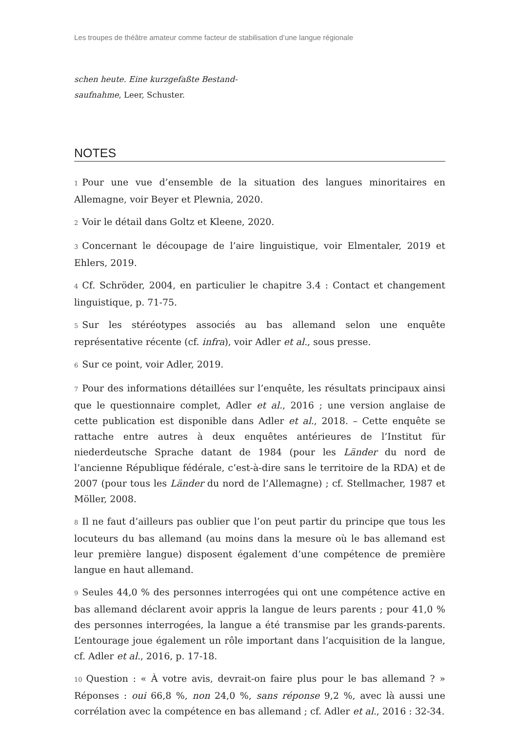Les troupes de théâtre amateur comme facteur de stabilisation d’une langue régionale
schen heute. Eine kurzgefaßte Bestand­saufnahme, Leer, Schuster.
NOTES
1 Pour une vue d’ensemble de la situation des langues minoritaires en Allemagne, voir Beyer et Plewnia, 2020.
2 Voir le détail dans Goltz et Kleene, 2020.
3 Concernant le découpage de l’aire linguistique, voir Elmentaler, 2019 et Ehlers, 2019.
4 Cf. Schröder, 2004, en particulier le chapitre 3.4 : Contact et changement linguistique, p. 71-75.
5 Sur les stéréotypes associés au bas allemand selon une enquête représentative récente (cf. infra), voir Adler et al., sous presse.
6 Sur ce point, voir Adler, 2019.
7 Pour des informations détaillées sur l’enquête, les résultats principaux ainsi que le questionnaire complet, Adler et al., 2016 ; une version anglaise de cette publication est disponible dans Adler et al., 2018. – Cette enquête se rattache entre autres à deux enquêtes antérieures de l’Institut für niederdeutsche Sprache datant de 1984 (pour les Länder du nord de l’ancienne République fédérale, c’est-à-dire sans le territoire de la RDA) et de 2007 (pour tous les Länder du nord de l’Allemagne) ; cf. Stellmacher, 1987 et Möller, 2008.
8 Il ne faut d’ailleurs pas oublier que l’on peut partir du principe que tous les locuteurs du bas allemand (au moins dans la mesure où le bas allemand est leur première langue) disposent également d’une compétence de première langue en haut allemand.
9 Seules 44,0 % des personnes interrogées qui ont une compétence active en bas allemand déclarent avoir appris la langue de leurs parents ; pour 41,0 % des personnes interrogées, la langue a été transmise par les grands-parents. L’entourage joue également un rôle important dans l’acquisition de la langue, cf. Adler et al., 2016, p. 17-18.
10 Question : « À votre avis, devrait-on faire plus pour le bas allemand ? » Réponses : oui 66,8 %, non 24,0 %, sans réponse 9,2 %, avec là aussi une corrélation avec la compétence en bas allemand ; cf. Adler et al., 2016 : 32-34.